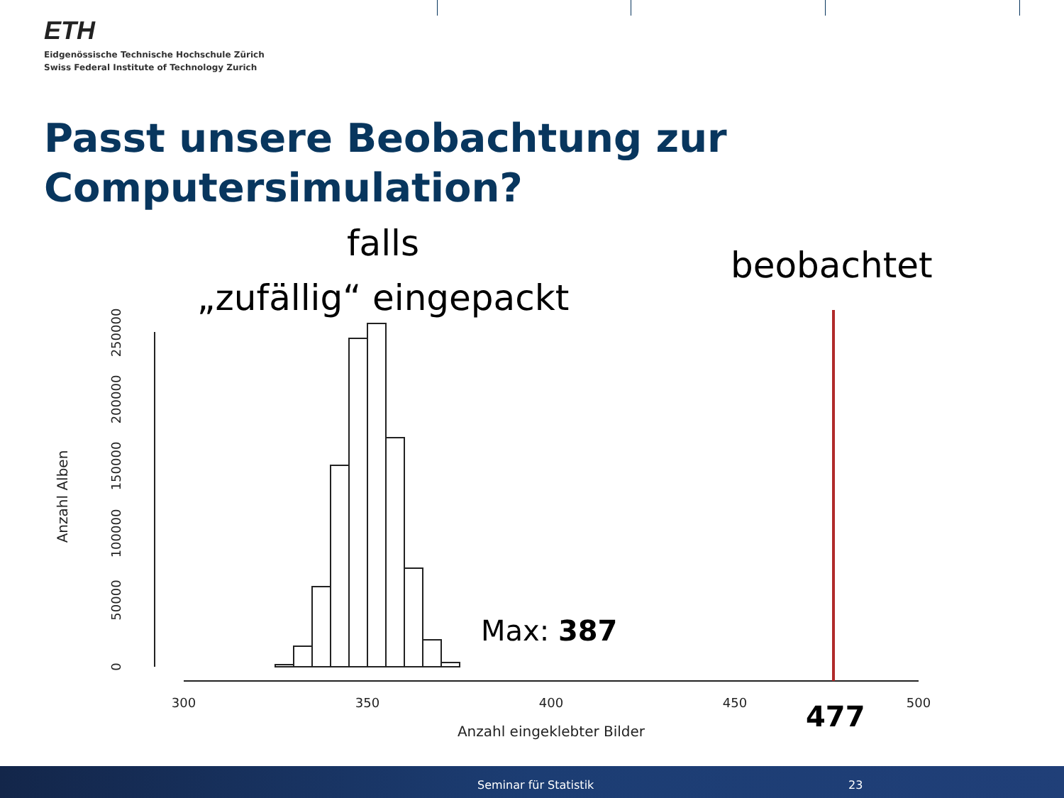ETH
Eidgenössische Technische Hochschule Zürich
Swiss Federal Institute of Technology Zurich
Passt unsere Beobachtung zur Computersimulation?
falls
„zufällig“ eingepackt
beobachtet
300
350
400
450
500
Anzahl eingeklebter Bilder
Anzahl Alben
0
50000
100000
150000
200000
250000
Max: 387
477
Seminar für Statistik 23